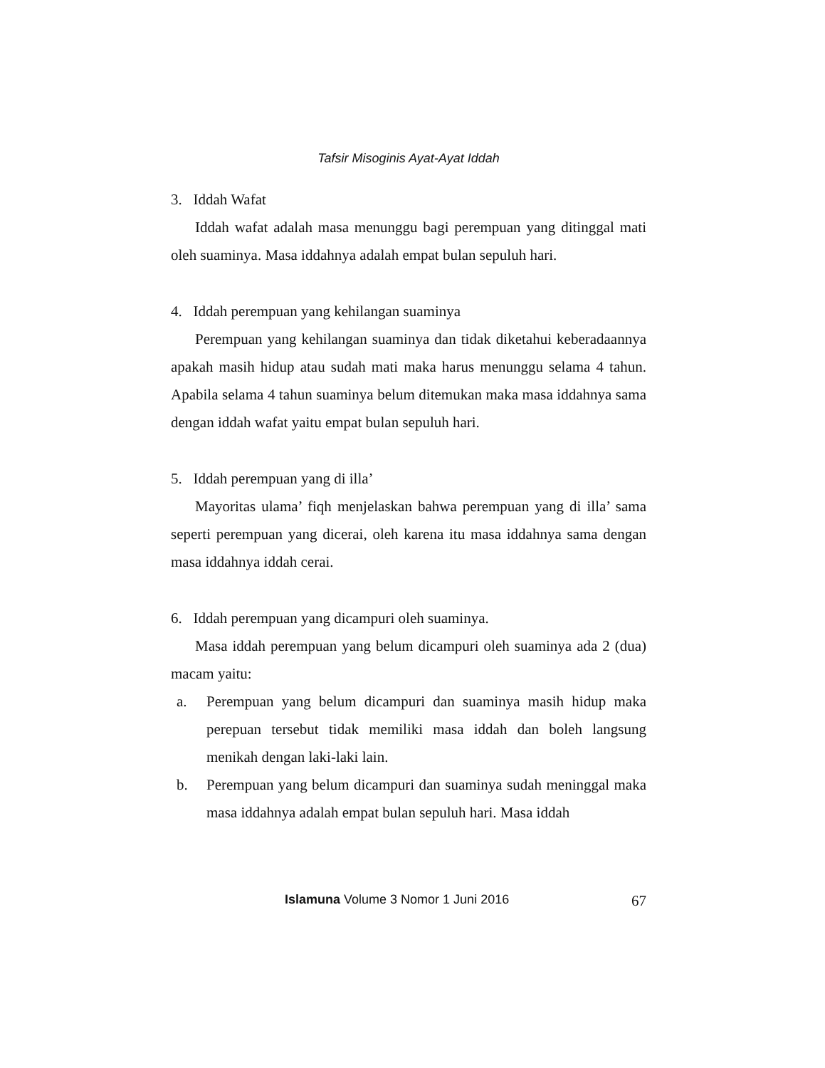Tafsir Misoginis Ayat-Ayat Iddah
3. Iddah Wafat
Iddah wafat adalah masa menunggu bagi perempuan yang ditinggal mati oleh suaminya. Masa iddahnya adalah empat bulan sepuluh hari.
4. Iddah perempuan yang kehilangan suaminya
Perempuan yang kehilangan suaminya dan tidak diketahui keberadaannya apakah masih hidup atau sudah mati maka harus menunggu selama 4 tahun. Apabila selama 4 tahun suaminya belum ditemukan maka masa iddahnya sama dengan iddah wafat yaitu empat bulan sepuluh hari.
5. Iddah perempuan yang di illa’
Mayoritas ulama’ fiqh menjelaskan bahwa perempuan yang di illa’ sama seperti perempuan yang dicerai, oleh karena itu masa iddahnya sama dengan masa iddahnya iddah cerai.
6. Iddah perempuan yang dicampuri oleh suaminya.
Masa iddah perempuan yang belum dicampuri oleh suaminya ada 2 (dua) macam yaitu:
a. Perempuan yang belum dicampuri dan suaminya masih hidup maka perepuan tersebut tidak memiliki masa iddah dan boleh langsung menikah dengan laki-laki lain.
b. Perempuan yang belum dicampuri dan suaminya sudah meninggal maka masa iddahnya adalah empat bulan sepuluh hari. Masa iddah
Islamuna Volume 3 Nomor 1 Juni 2016 67